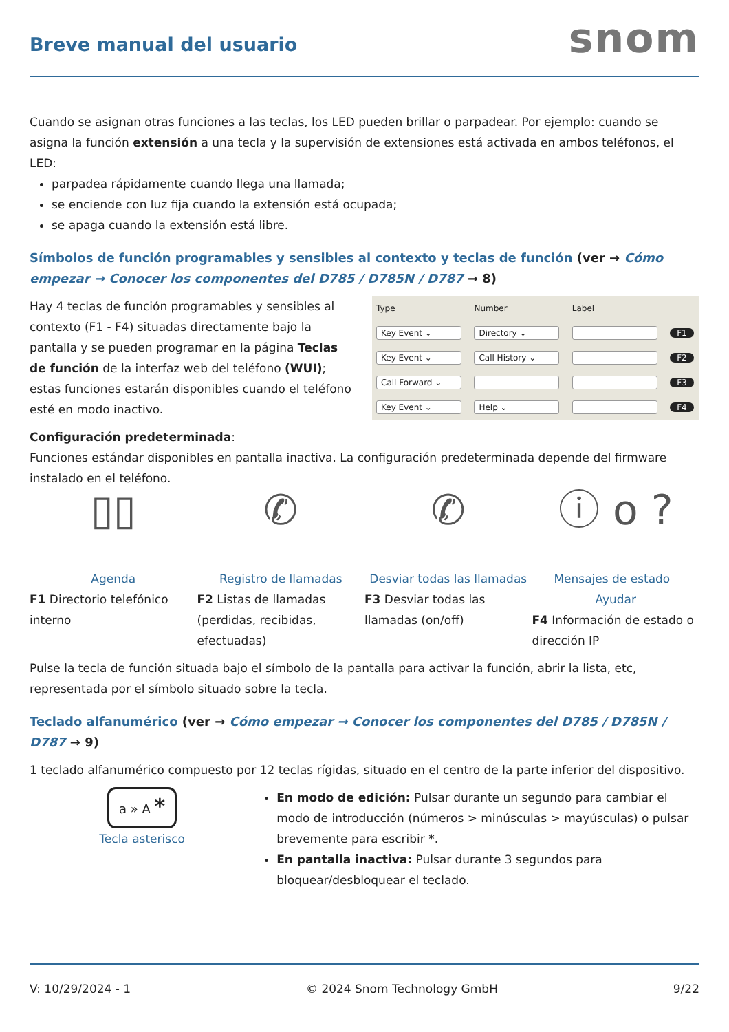Breve manual del usuario
snom
Cuando se asignan otras funciones a las teclas, los LED pueden brillar o parpadear. Por ejemplo: cuando se asigna la función extensión a una tecla y la supervisión de extensiones está activada en ambos teléfonos, el LED:
parpadea rápidamente cuando llega una llamada;
se enciende con luz fija cuando la extensión está ocupada;
se apaga cuando la extensión está libre.
Símbolos de función programables y sensibles al contexto y teclas de función (ver → Cómo empezar → Conocer los componentes del D785 / D785N / D787 → 8)
Hay 4 teclas de función programables y sensibles al contexto (F1 - F4) situadas directamente bajo la pantalla y se pueden programar en la página Teclas de función de la interfaz web del teléfono (WUI); estas funciones estarán disponibles cuando el teléfono esté en modo inactivo.
| Type | Number | Label | |
| --- | --- | --- | --- |
| Key Event ⌄ | Directory ⌄ | | F1 |
| Key Event ⌄ | Call History ⌄ | | F2 |
| Call Forward ⌄ | | | F3 |
| Key Event ⌄ | Help ⌄ | | F4 |
Configuración predeterminada:
Funciones estándar disponibles en pantalla inactiva. La configuración predeterminada depende del firmware instalado en el teléfono.
▯▯
Agenda
F1 Directorio telefónico interno
✆
Registro de llamadas
F2 Listas de llamadas (perdidas, recibidas, efectuadas)
✆
Desviar todas las llamadas
F3 Desviar todas las llamadas (on/off)
ⓘ o ?
Mensajes de estado Ayudar
F4 Información de estado o dirección IP
Pulse la tecla de función situada bajo el símbolo de la pantalla para activar la función, abrir la lista, etc, representada por el símbolo situado sobre la tecla.
Teclado alfanumérico (ver → Cómo empezar → Conocer los componentes del D785 / D785N / D787 → 9)
1 teclado alfanumérico compuesto por 12 teclas rígidas, situado en el centro de la parte inferior del dispositivo.
a » A *
Tecla asterisco
En modo de edición: Pulsar durante un segundo para cambiar el modo de introducción (números > minúsculas > mayúsculas) o pulsar brevemente para escribir *.
En pantalla inactiva: Pulsar durante 3 segundos para bloquear/desbloquear el teclado.
V: 10/29/2024 - 1 © 2024 Snom Technology GmbH 9/22